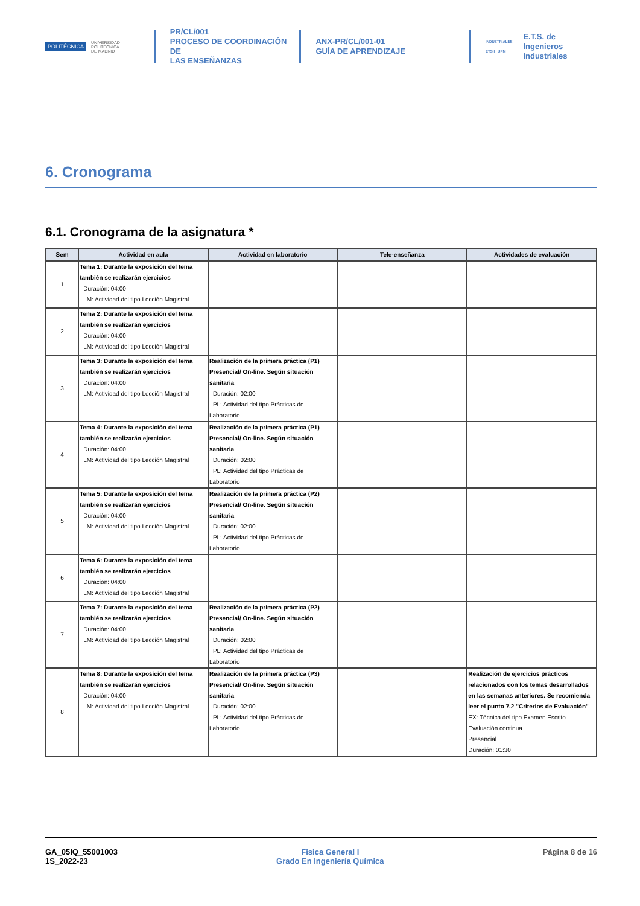POLITÉCNICA UNIVERSIDAD
POLITÉCNICA
DE MADRID
PR/CL/001
PROCESO DE COORDINACIÓN DE
LAS ENSEÑANZAS
ANX-PR/CL/001-01
GUÍA DE APRENDIZAJE
INDUSTRIALES
ETSII | UPM E.T.S. de Ingenieros
Industriales
6. Cronograma
6.1. Cronograma de la asignatura *
| Sem | Actividad en aula | Actividad en laboratorio | Tele-enseñanza | Actividades de evaluación |
| --- | --- | --- | --- | --- |
| 1 | Tema 1: Durante la exposición del tema también se realizarán ejercicios Duración: 04:00 LM: Actividad del tipo Lección Magistral | | | |
| 2 | Tema 2: Durante la exposición del tema también se realizarán ejercicios Duración: 04:00 LM: Actividad del tipo Lección Magistral | | | |
| 3 | Tema 3: Durante la exposición del tema también se realizarán ejercicios Duración: 04:00 LM: Actividad del tipo Lección Magistral | Realización de la primera práctica (P1) Presencial/ On-line. Según situación sanitaria Duración: 02:00 PL: Actividad del tipo Prácticas de Laboratorio | | |
| 4 | Tema 4: Durante la exposición del tema también se realizarán ejercicios Duración: 04:00 LM: Actividad del tipo Lección Magistral | Realización de la primera práctica (P1) Presencial/ On-line. Según situación sanitaria Duración: 02:00 PL: Actividad del tipo Prácticas de Laboratorio | | |
| 5 | Tema 5: Durante la exposición del tema también se realizarán ejercicios Duración: 04:00 LM: Actividad del tipo Lección Magistral | Realización de la primera práctica (P2) Presencial/ On-line. Según situación sanitaria Duración: 02:00 PL: Actividad del tipo Prácticas de Laboratorio | | |
| 6 | Tema 6: Durante la exposición del tema también se realizarán ejercicios Duración: 04:00 LM: Actividad del tipo Lección Magistral | | | |
| 7 | Tema 7: Durante la exposición del tema también se realizarán ejercicios Duración: 04:00 LM: Actividad del tipo Lección Magistral | Realización de la primera práctica (P2) Presencial/ On-line. Según situación sanitaria Duración: 02:00 PL: Actividad del tipo Prácticas de Laboratorio | | |
| 8 | Tema 8: Durante la exposición del tema también se realizarán ejercicios Duración: 04:00 LM: Actividad del tipo Lección Magistral | Realización de la primera práctica (P3) Presencial/ On-line. Según situación sanitaria Duración: 02:00 PL: Actividad del tipo Prácticas de Laboratorio | | Realización de ejercicios prácticos relacionados con los temas desarrollados en las semanas anteriores. Se recomienda leer el punto 7.2 "Criterios de Evaluación" EX: Técnica del tipo Examen Escrito Evaluación continua Presencial Duración: 01:30 |
GA_05IQ_55001003
1S_2022-23
Fisica General I
Grado En Ingeniería Química
Página 8 de 16